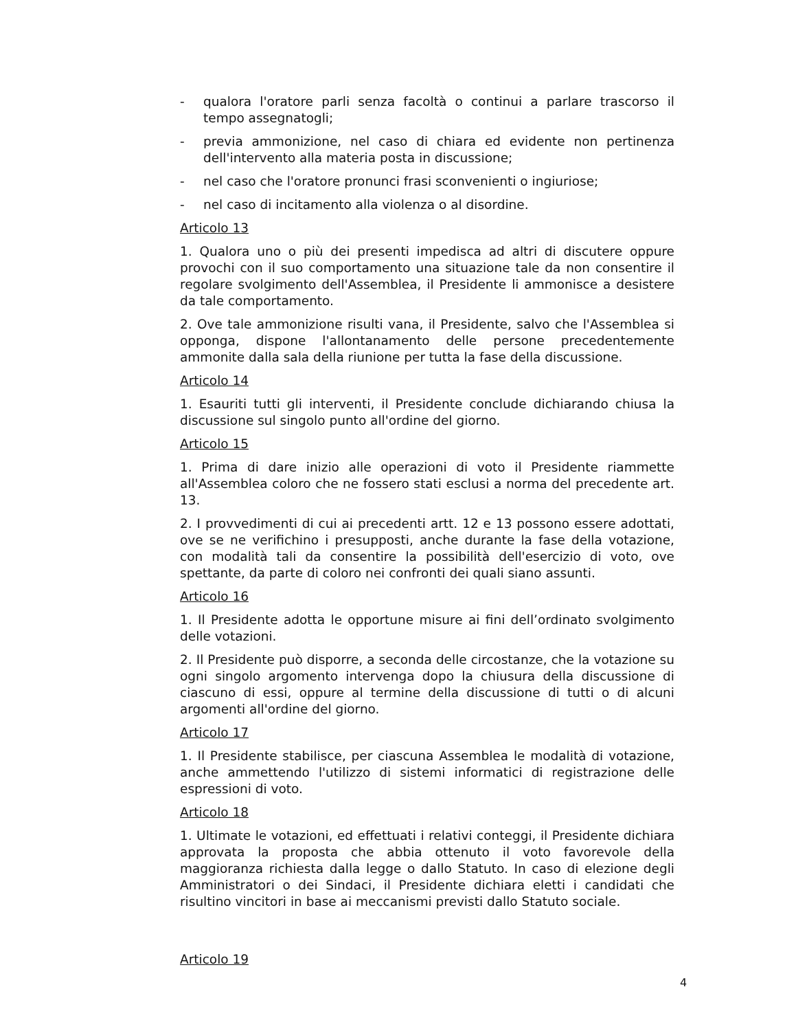- qualora l'oratore parli senza facoltà o continui a parlare trascorso il tempo assegnatogli;
- previa ammonizione, nel caso di chiara ed evidente non pertinenza dell'intervento alla materia posta in discussione;
- nel caso che l'oratore pronunci frasi sconvenienti o ingiuriose;
- nel caso di incitamento alla violenza o al disordine.
Articolo 13
1. Qualora uno o più dei presenti impedisca ad altri di discutere oppure provochi con il suo comportamento una situazione tale da non consentire il regolare svolgimento dell'Assemblea, il Presidente li ammonisce a desistere da tale comportamento.
2. Ove tale ammonizione risulti vana, il Presidente, salvo che l'Assemblea si opponga, dispone l'allontanamento delle persone precedentemente ammonite dalla sala della riunione per tutta la fase della discussione.
Articolo 14
1. Esauriti tutti gli interventi, il Presidente conclude dichiarando chiusa la discussione sul singolo punto all'ordine del giorno.
Articolo 15
1. Prima di dare inizio alle operazioni di voto il Presidente riammette all'Assemblea coloro che ne fossero stati esclusi a norma del precedente art. 13.
2. I provvedimenti di cui ai precedenti artt. 12 e 13 possono essere adottati, ove se ne verifichino i presupposti, anche durante la fase della votazione, con modalità tali da consentire la possibilità dell'esercizio di voto, ove spettante, da parte di coloro nei confronti dei quali siano assunti.
Articolo 16
1. Il Presidente adotta le opportune misure ai fini dell’ordinato svolgimento delle votazioni.
2. Il Presidente può disporre, a seconda delle circostanze, che la votazione su ogni singolo argomento intervenga dopo la chiusura della discussione di ciascuno di essi, oppure al termine della discussione di tutti o di alcuni argomenti all'ordine del giorno.
Articolo 17
1. Il Presidente stabilisce, per ciascuna Assemblea le modalità di votazione, anche ammettendo l'utilizzo di sistemi informatici di registrazione delle espressioni di voto.
Articolo 18
1. Ultimate le votazioni, ed effettuati i relativi conteggi, il Presidente dichiara approvata la proposta che abbia ottenuto il voto favorevole della maggioranza richiesta dalla legge o dallo Statuto. In caso di elezione degli Amministratori o dei Sindaci, il Presidente dichiara eletti i candidati che risultino vincitori in base ai meccanismi previsti dallo Statuto sociale.
Articolo 19
4